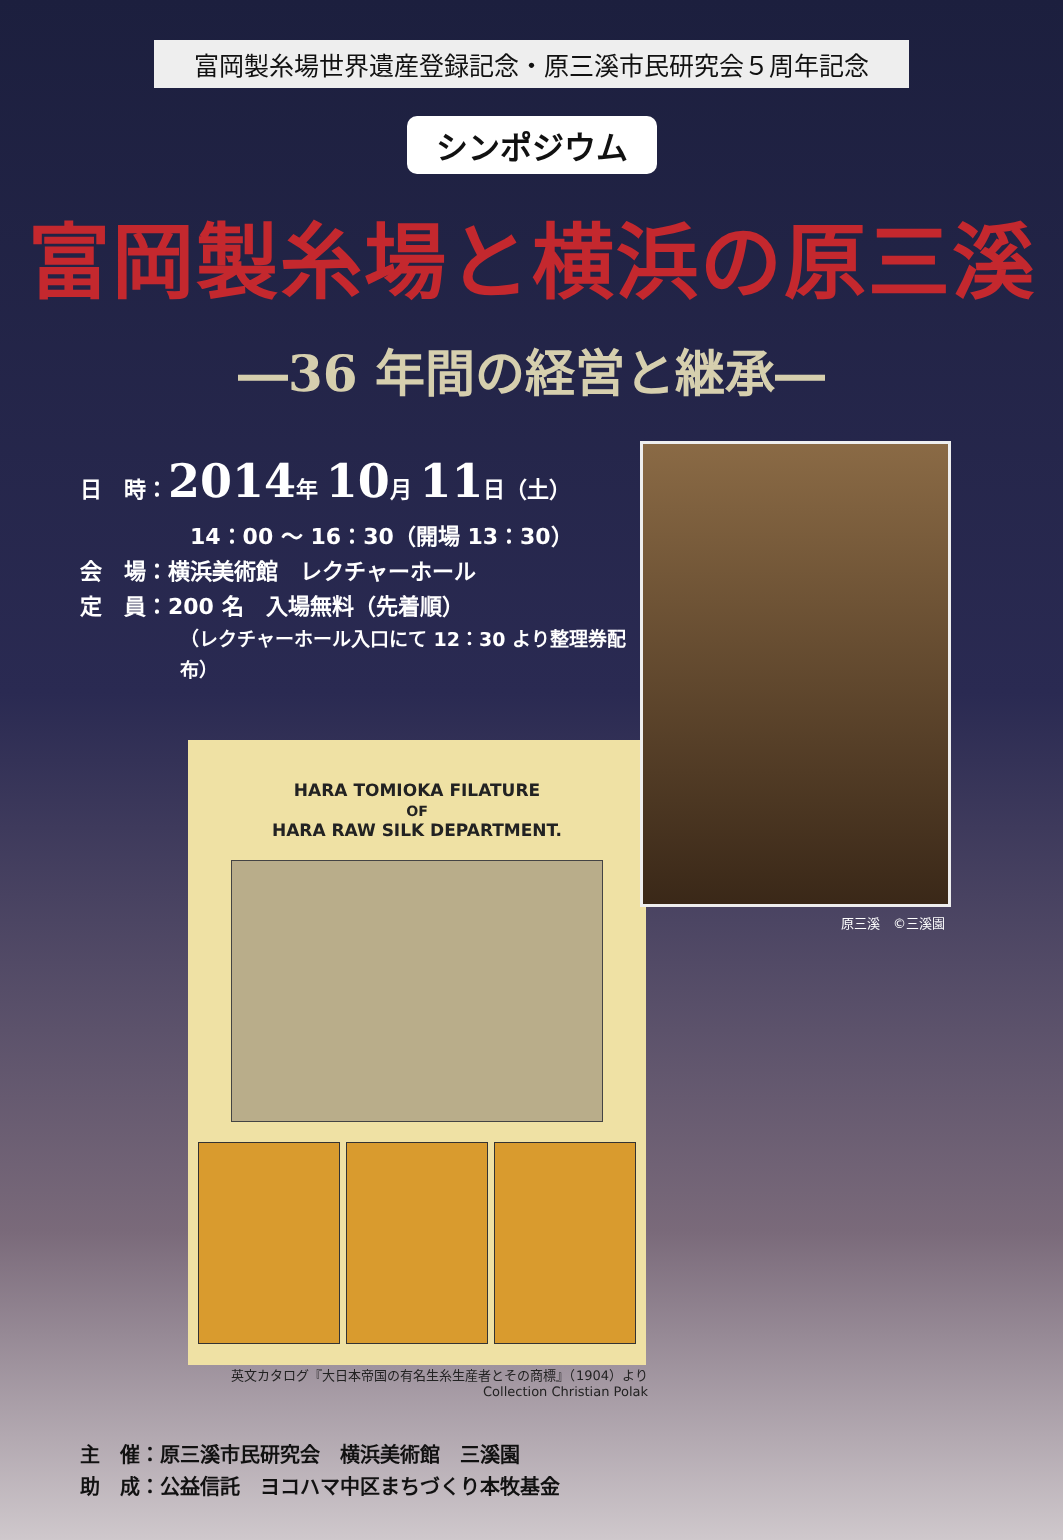富岡製糸場世界遺産登録記念・原三溪市民研究会５周年記念
シンポジウム
富岡製糸場と横浜の原三溪
―36 年間の経営と継承―
日　時：2014年 10月 11日（土）
14：00 ～ 16：30（開場 13：30）
会　場：横浜美術館　レクチャーホール
定　員：200 名　入場無料（先着順）
（レクチャーホール入口にて 12：30 より整理券配布）
HARA TOMIOKA FILATURE
OF
HARA RAW SILK DEPARTMENT.
英文カタログ『大日本帝国の有名生糸生産者とその商標』（1904）より
Collection Christian Polak
原三溪　©三溪園
主　催：原三溪市民研究会　横浜美術館　三溪園
助　成：公益信託　ヨコハマ中区まちづくり本牧基金